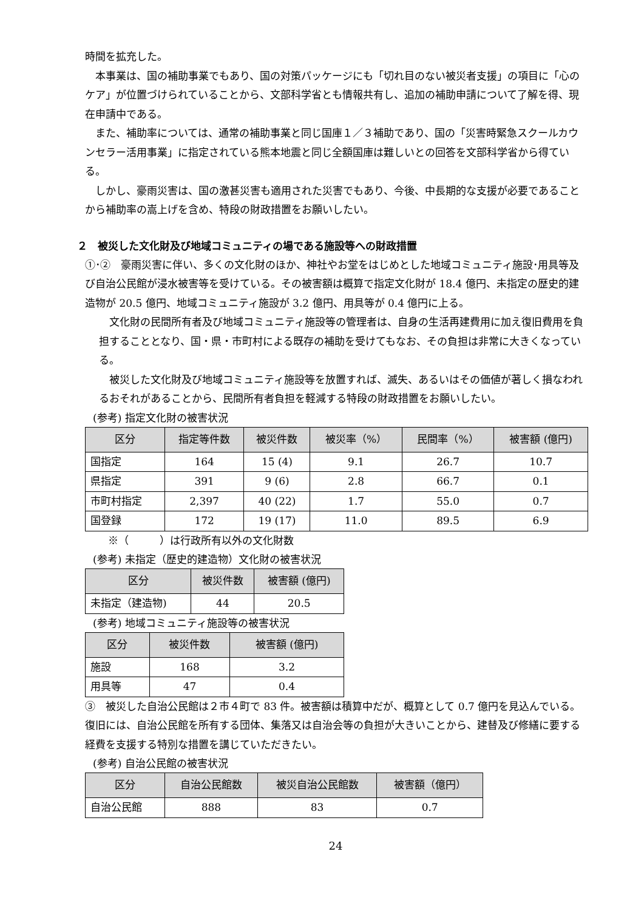時間を拡充した。
本事業は、国の補助事業でもあり、国の対策パッケージにも「切れ目のない被災者支援」の項目に「心のケア」が位置づけられていることから、文部科学省とも情報共有し、追加の補助申請について了解を得、現在申請中である。
また、補助率については、通常の補助事業と同じ国庫１／３補助であり、国の「災害時緊急スクールカウンセラー活用事業」に指定されている熊本地震と同じ全額国庫は難しいとの回答を文部科学省から得ている。
しかし、豪雨災害は、国の激甚災害も適用された災害でもあり、今後、中長期的な支援が必要であることから補助率の嵩上げを含め、特段の財政措置をお願いしたい。
２　被災した文化財及び地域コミュニティの場である施設等への財政措置
①･②　豪雨災害に伴い、多くの文化財のほか、神社やお堂をはじめとした地域コミュニティ施設･用具等及び自治公民館が浸水被害等を受けている。その被害額は概算で指定文化財が 18.4 億円、未指定の歴史的建造物が 20.5 億円、地域コミュニティ施設が 3.2 億円、用具等が 0.4 億円に上る。
文化財の民間所有者及び地域コミュニティ施設等の管理者は、自身の生活再建費用に加え復旧費用を負担することとなり、国・県・市町村による既存の補助を受けてもなお、その負担は非常に大きくなっている。
被災した文化財及び地域コミュニティ施設等を放置すれば、滅失、あるいはその価値が著しく損なわれるおそれがあることから、民間所有者負担を軽減する特段の財政措置をお願いしたい。
(参考) 指定文化財の被害状況
| 区分 | 指定等件数 | 被災件数 | 被災率（%） | 民間率（%） | 被害額 (億円) |
| --- | --- | --- | --- | --- | --- |
| 国指定 | 164 | 15 (4) | 9.1 | 26.7 | 10.7 |
| 県指定 | 391 | 9 (6) | 2.8 | 66.7 | 0.1 |
| 市町村指定 | 2,397 | 40 (22) | 1.7 | 55.0 | 0.7 |
| 国登録 | 172 | 19 (17) | 11.0 | 89.5 | 6.9 |
※（　　　）は行政所有以外の文化財数
(参考) 未指定（歴史的建造物）文化財の被害状況
| 区分 | 被災件数 | 被害額 (億円) |
| --- | --- | --- |
| 未指定（建造物) | 44 | 20.5 |
(参考) 地域コミュニティ施設等の被害状況
| 区分 | 被災件数 | 被害額 (億円) |
| --- | --- | --- |
| 施設 | 168 | 3.2 |
| 用具等 | 47 | 0.4 |
③　被災した自治公民館は２市４町で 83 件。被害額は積算中だが、概算として 0.7 億円を見込んでいる。復旧には、自治公民館を所有する団体、集落又は自治会等の負担が大きいことから、建替及び修繕に要する経費を支援する特別な措置を講じていただきたい。
(参考) 自治公民館の被害状況
| 区分 | 自治公民館数 | 被災自治公民館数 | 被害額（億円） |
| --- | --- | --- | --- |
| 自治公民館 | 888 | 83 | 0.7 |
24